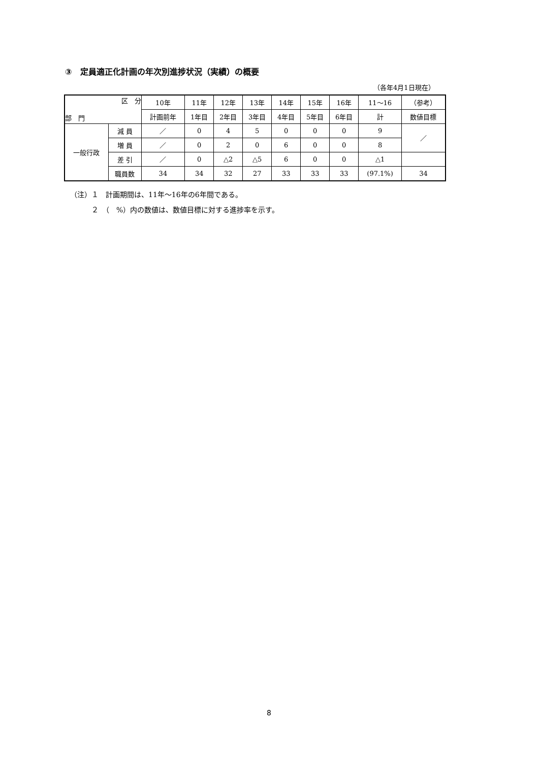③　定員適正化計画の年次別進捗状況（実績）の概要
（各年4月1日現在）
| 区 分 部 門 | | 10年 | 11年 | 12年 | 13年 | 14年 | 15年 | 16年 | 11～16 | （参考） |
| --- | --- | --- | --- | --- | --- | --- | --- | --- | --- | --- |
| | | 計画前年 | 1年目 | 2年目 | 3年目 | 4年目 | 5年目 | 6年目 | 計 | 数値目標 |
| 一般行政 | 減 員 | ／ | 0 | 4 | 5 | 0 | 0 | 0 | 9 | ／ |
| | 増 員 | ／ | 0 | 2 | 0 | 6 | 0 | 0 | 8 | |
| | 差 引 | ／ | 0 | △2 | △5 | 6 | 0 | 0 | △1 | |
| | 職員数 | 34 | 34 | 32 | 27 | 33 | 33 | 33 | (97.1%) | 34 |
（注）１　計画期間は、11年～16年の6年間である。
　　　２　（　%）内の数値は、数値目標に対する進捗率を示す。
8